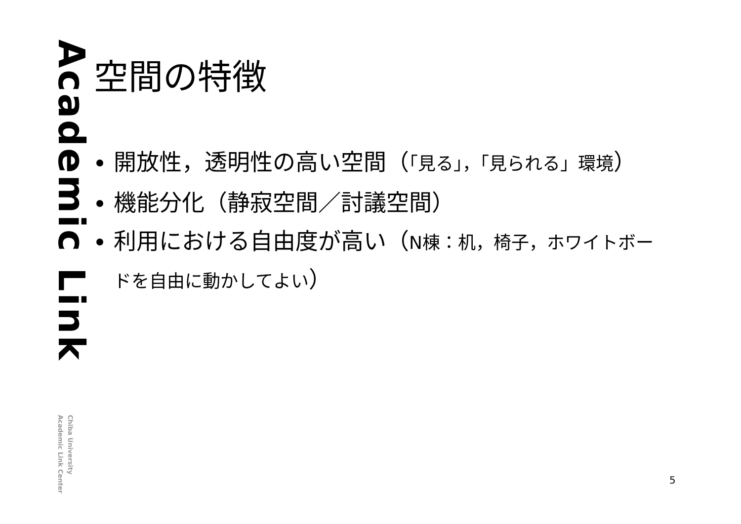Academic Link
Chiba University
Academic Link Center
空間の特徴
開放性，透明性の高い空間（「見る」，「見られる」環境）
機能分化（静寂空間／討議空間）
利用における自由度が高い（N棟：机，椅子，ホワイトボードを自由に動かしてよい）
5